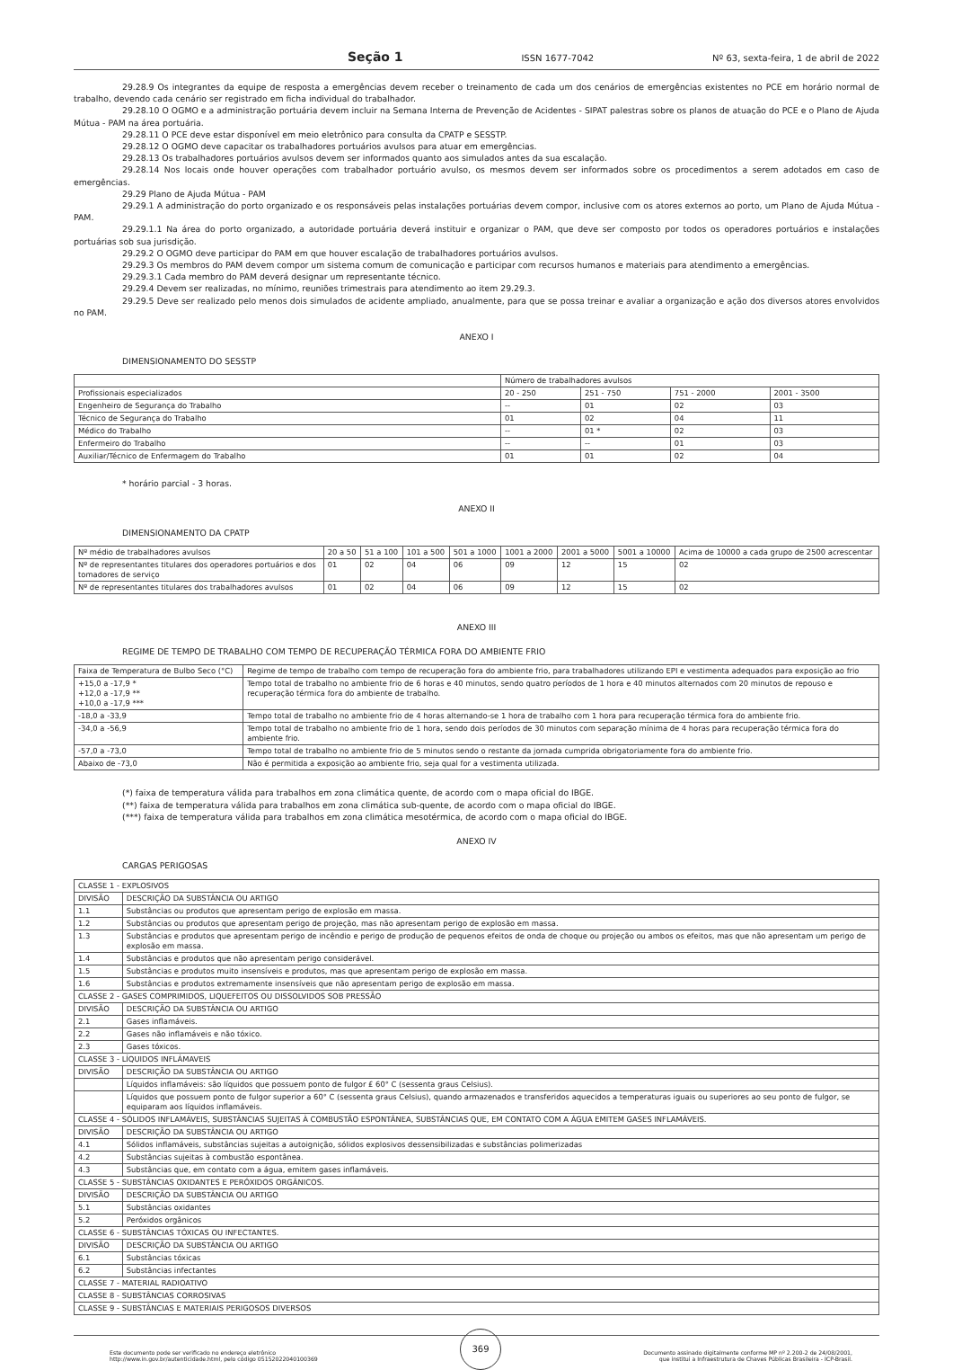Seção 1 ISSN 1677-7042 Nº 63, sexta-feira, 1 de abril de 2022
29.28.9 Os integrantes da equipe de resposta a emergências devem receber o treinamento de cada um dos cenários de emergências existentes no PCE em horário normal de trabalho, devendo cada cenário ser registrado em ficha individual do trabalhador.
29.28.10 O OGMO e a administração portuária devem incluir na Semana Interna de Prevenção de Acidentes - SIPAT palestras sobre os planos de atuação do PCE e o Plano de Ajuda Mútua - PAM na área portuária.
29.28.11 O PCE deve estar disponível em meio eletrônico para consulta da CPATP e SESSTP.
29.28.12 O OGMO deve capacitar os trabalhadores portuários avulsos para atuar em emergências.
29.28.13 Os trabalhadores portuários avulsos devem ser informados quanto aos simulados antes da sua escalação.
29.28.14 Nos locais onde houver operações com trabalhador portuário avulso, os mesmos devem ser informados sobre os procedimentos a serem adotados em caso de emergências.
29.29 Plano de Ajuda Mútua - PAM
29.29.1 A administração do porto organizado e os responsáveis pelas instalações portuárias devem compor, inclusive com os atores externos ao porto, um Plano de Ajuda Mútua - PAM.
29.29.1.1 Na área do porto organizado, a autoridade portuária deverá instituir e organizar o PAM, que deve ser composto por todos os operadores portuários e instalações portuárias sob sua jurisdição.
29.29.2 O OGMO deve participar do PAM em que houver escalação de trabalhadores portuários avulsos.
29.29.3 Os membros do PAM devem compor um sistema comum de comunicação e participar com recursos humanos e materiais para atendimento a emergências.
29.29.3.1 Cada membro do PAM deverá designar um representante técnico.
29.29.4 Devem ser realizadas, no mínimo, reuniões trimestrais para atendimento ao item 29.29.3.
29.29.5 Deve ser realizado pelo menos dois simulados de acidente ampliado, anualmente, para que se possa treinar e avaliar a organização e ação dos diversos atores envolvidos no PAM.
ANEXO I
DIMENSIONAMENTO DO SESSTP
| | Número de trabalhadores avulsos | | | |
| Profissionais especializados | 20 - 250 | 251 - 750 | 751 - 2000 | 2001 - 3500 |
| Engenheiro de Segurança do Trabalho | -- | 01 | 02 | 03 |
| Técnico de Segurança do Trabalho | 01 | 02 | 04 | 11 |
| Médico do Trabalho | -- | 01 * | 02 | 03 |
| Enfermeiro do Trabalho | -- | -- | 01 | 03 |
| Auxiliar/Técnico de Enfermagem do Trabalho | 01 | 01 | 02 | 04 |
* horário parcial - 3 horas.
ANEXO II
DIMENSIONAMENTO DA CPATP
| Nº médio de trabalhadores avulsos | 20 a 50 | 51 a 100 | 101 a 500 | 501 a 1000 | 1001 a 2000 | 2001 a 5000 | 5001 a 10000 | Acima de 10000 a cada grupo de 2500 acrescentar |
| Nº de representantes titulares dos operadores portuários e dos tomadores de serviço | 01 | 02 | 04 | 06 | 09 | 12 | 15 | 02 |
| Nº de representantes titulares dos trabalhadores avulsos | 01 | 02 | 04 | 06 | 09 | 12 | 15 | 02 |
ANEXO III
REGIME DE TEMPO DE TRABALHO COM TEMPO DE RECUPERAÇÃO TÉRMICA FORA DO AMBIENTE FRIO
| Faixa de Temperatura de Bulbo Seco (°C) | Regime de tempo de trabalho com tempo de recuperação fora do ambiente frio, para trabalhadores utilizando EPI e vestimenta adequados para exposição ao frio |
| +15,0 a -17,9 * +12,0 a -17,9 ** +10,0 a -17,9 *** | Tempo total de trabalho no ambiente frio de 6 horas e 40 minutos, sendo quatro períodos de 1 hora e 40 minutos alternados com 20 minutos de repouso e recuperação térmica fora do ambiente de trabalho. |
| -18,0 a -33,9 | Tempo total de trabalho no ambiente frio de 4 horas alternando-se 1 hora de trabalho com 1 hora para recuperação térmica fora do ambiente frio. |
| -34,0 a -56,9 | Tempo total de trabalho no ambiente frio de 1 hora, sendo dois períodos de 30 minutos com separação mínima de 4 horas para recuperação térmica fora do ambiente frio. |
| -57,0 a -73,0 | Tempo total de trabalho no ambiente frio de 5 minutos sendo o restante da jornada cumprida obrigatoriamente fora do ambiente frio. |
| Abaixo de -73,0 | Não é permitida a exposição ao ambiente frio, seja qual for a vestimenta utilizada. |
(*) faixa de temperatura válida para trabalhos em zona climática quente, de acordo com o mapa oficial do IBGE.
(**) faixa de temperatura válida para trabalhos em zona climática sub-quente, de acordo com o mapa oficial do IBGE.
(***) faixa de temperatura válida para trabalhos em zona climática mesotérmica, de acordo com o mapa oficial do IBGE.
ANEXO IV
CARGAS PERIGOSAS
| CLASSE 1 - EXPLOSIVOS | |
| DIVISÃO | DESCRIÇÃO DA SUBSTÂNCIA OU ARTIGO |
| 1.1 | Substâncias ou produtos que apresentam perigo de explosão em massa. |
| 1.2 | Substâncias ou produtos que apresentam perigo de projeção, mas não apresentam perigo de explosão em massa. |
| 1.3 | Substâncias e produtos que apresentam perigo de incêndio e perigo de produção de pequenos efeitos de onda de choque ou projeção ou ambos os efeitos, mas que não apresentam um perigo de explosão em massa. |
| 1.4 | Substâncias e produtos que não apresentam perigo considerável. |
| 1.5 | Substâncias e produtos muito insensíveis e produtos, mas que apresentam perigo de explosão em massa. |
| 1.6 | Substâncias e produtos extremamente insensíveis que não apresentam perigo de explosão em massa. |
| CLASSE 2 - GASES COMPRIMIDOS, LIQUEFEITOS OU DISSOLVIDOS SOB PRESSÃO | |
| DIVISÃO | DESCRIÇÃO DA SUBSTÂNCIA OU ARTIGO |
| 2.1 | Gases inflamáveis. |
| 2.2 | Gases não inflamáveis e não tóxico. |
| 2.3 | Gases tóxicos. |
| CLASSE 3 - LÍQUIDOS INFLÁMAVEIS | |
| DIVISÃO | DESCRIÇÃO DA SUBSTÂNCIA OU ARTIGO |
| | Líquidos inflamáveis: são líquidos que possuem ponto de fulgor £ 60° C (sessenta graus Celsius). |
| | Líquidos que possuem ponto de fulgor superior a 60° C (sessenta graus Celsius), quando armazenados e transferidos aquecidos a temperaturas iguais ou superiores ao seu ponto de fulgor, se equiparam aos líquidos inflamáveis. |
| CLASSE 4 - SÓLIDOS INFLAMÁVEIS, SUBSTÂNCIAS SUJEITAS À COMBUSTÃO ESPONTÂNEA, SUBSTÂNCIAS QUE, EM CONTATO COM A ÁGUA EMITEM GASES INFLAMÁVEIS. | |
| DIVISÃO | DESCRIÇÃO DA SUBSTÂNCIA OU ARTIGO |
| 4.1 | Sólidos inflamáveis, substâncias sujeitas a autoignição, sólidos explosivos dessensibilizadas e substâncias polimerizadas |
| 4.2 | Substâncias sujeitas à combustão espontânea. |
| 4.3 | Substâncias que, em contato com a água, emitem gases inflamáveis. |
| CLASSE 5 - SUBSTÂNCIAS OXIDANTES E PERÓXIDOS ORGÂNICOS. | |
| DIVISÃO | DESCRIÇÃO DA SUBSTÂNCIA OU ARTIGO |
| 5.1 | Substâncias oxidantes |
| 5.2 | Peróxidos orgânicos |
| CLASSE 6 - SUBSTÂNCIAS TÓXICAS OU INFECTANTES. | |
| DIVISÃO | DESCRIÇÃO DA SUBSTÂNCIA OU ARTIGO |
| 6.1 | Substâncias tóxicas |
| 6.2 | Substâncias infectantes |
| CLASSE 7 - MATERIAL RADIOATIVO | |
| CLASSE 8 - SUBSTÂNCIAS CORROSIVAS | |
| CLASSE 9 - SUBSTÂNCIAS E MATERIAIS PERIGOSOS DIVERSOS | |
Este documento pode ser verificado no endereço eletrônico
http://www.in.gov.br/autenticidade.html, pelo código 05152022040100369
369
Documento assinado digitalmente conforme MP nº 2.200-2 de 24/08/2001,
que institui a Infraestrutura de Chaves Públicas Brasileira - ICP-Brasil.